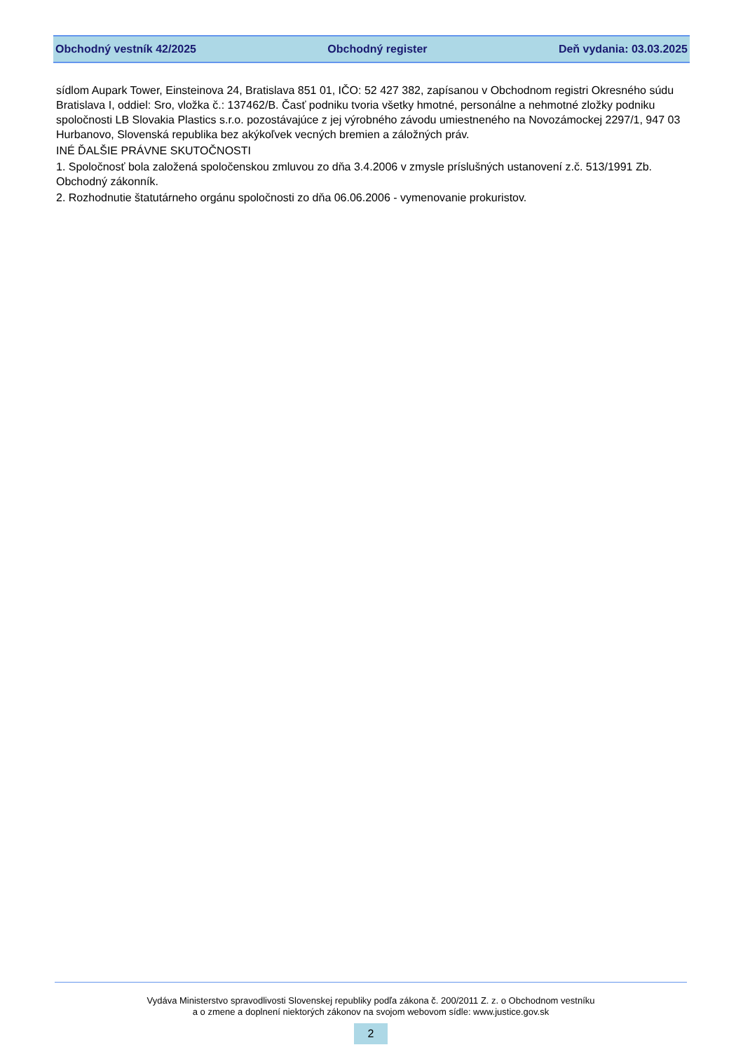Obchodný vestník 42/2025 Obchodný register Deň vydania: 03.03.2025
sídlom Aupark Tower, Einsteinova 24, Bratislava 851 01, IČO: 52 427 382, zapísanou v Obchodnom registri Okresného súdu Bratislava I, oddiel: Sro, vložka č.: 137462/B. Časť podniku tvoria všetky hmotné, personálne a nehmotné zložky podniku spoločnosti LB Slovakia Plastics s.r.o. pozostávajúce z jej výrobného závodu umiestneného na Novozámockej 2297/1, 947 03 Hurbanovo, Slovenská republika bez akýkoľvek vecných bremien a záložných práv.
INÉ ĎALŠIE PRÁVNE SKUTOČNOSTI
1. Spoločnosť bola založená spoločenskou zmluvou zo dňa 3.4.2006 v zmysle príslušných ustanovení z.č. 513/1991 Zb. Obchodný zákonník.
2. Rozhodnutie štatutárneho orgánu spoločnosti zo dňa 06.06.2006 - vymenovanie prokuristov.
Vydáva Ministerstvo spravodlivosti Slovenskej republiky podľa zákona č. 200/2011 Z. z. o Obchodnom vestníku
a o zmene a doplnení niektorých zákonov na svojom webovom sídle: www.justice.gov.sk
2